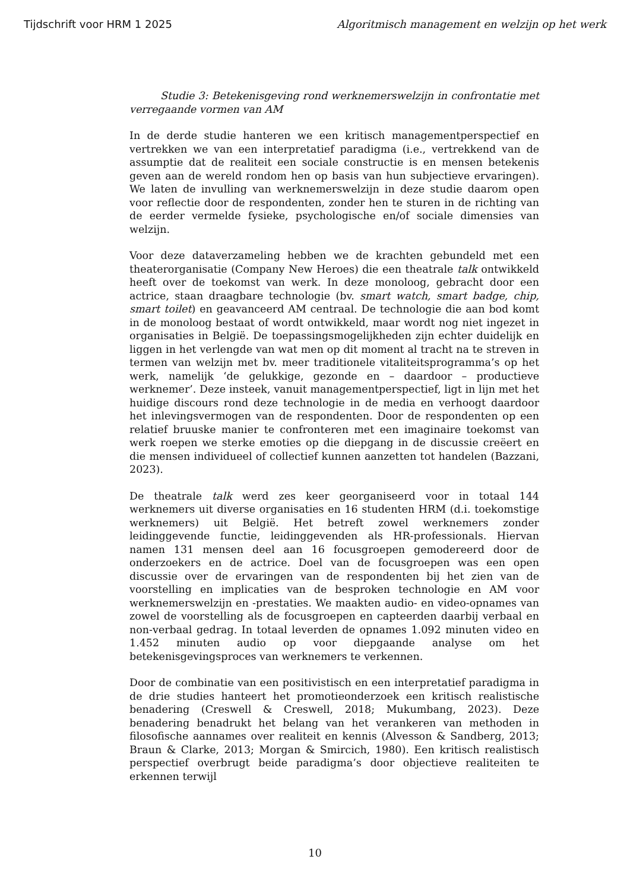Tijdschrift voor HRM 1 2025 Algoritmisch management en welzijn op het werk
Studie 3: Betekenisgeving rond werknemerswelzijn in confrontatie met verregaande vormen van AM
In de derde studie hanteren we een kritisch managementperspectief en vertrekken we van een interpretatief paradigma (i.e., vertrekkend van de assumptie dat de realiteit een sociale constructie is en mensen betekenis geven aan de wereld rondom hen op basis van hun subjectieve ervaringen). We laten de invulling van werknemerswelzijn in deze studie daarom open voor reflectie door de respondenten, zonder hen te sturen in de richting van de eerder vermelde fysieke, psychologische en/of sociale dimensies van welzijn.
Voor deze dataverzameling hebben we de krachten gebundeld met een theaterorganisatie (Company New Heroes) die een theatrale talk ontwikkeld heeft over de toekomst van werk. In deze monoloog, gebracht door een actrice, staan draagbare technologie (bv. smart watch, smart badge, chip, smart toilet) en geavanceerd AM centraal. De technologie die aan bod komt in de monoloog bestaat of wordt ontwikkeld, maar wordt nog niet ingezet in organisaties in België. De toepassingsmogelijkheden zijn echter duidelijk en liggen in het verlengde van wat men op dit moment al tracht na te streven in termen van welzijn met bv. meer traditionele vitaliteitsprogramma’s op het werk, namelijk ‘de gelukkige, gezonde en – daardoor – productieve werknemer’. Deze insteek, vanuit managementperspectief, ligt in lijn met het huidige discours rond deze technologie in de media en verhoogt daardoor het inlevingsvermogen van de respondenten. Door de respondenten op een relatief bruuske manier te confronteren met een imaginaire toekomst van werk roepen we sterke emoties op die diepgang in de discussie creëert en die mensen individueel of collectief kunnen aanzetten tot handelen (Bazzani, 2023).
De theatrale talk werd zes keer georganiseerd voor in totaal 144 werknemers uit diverse organisaties en 16 studenten HRM (d.i. toekomstige werknemers) uit België. Het betreft zowel werknemers zonder leidinggevende functie, leidinggevenden als HR-professionals. Hiervan namen 131 mensen deel aan 16 focusgroepen gemodereerd door de onderzoekers en de actrice. Doel van de focusgroepen was een open discussie over de ervaringen van de respondenten bij het zien van de voorstelling en implicaties van de besproken technologie en AM voor werknemerswelzijn en -prestaties. We maakten audio- en video-opnames van zowel de voorstelling als de focusgroepen en capteerden daarbij verbaal en non-verbaal gedrag. In totaal leverden de opnames 1.092 minuten video en 1.452 minuten audio op voor diepgaande analyse om het betekenisgevingsproces van werknemers te verkennen.
Door de combinatie van een positivistisch en een interpretatief paradigma in de drie studies hanteert het promotieonderzoek een kritisch realistische benadering (Creswell & Creswell, 2018; Mukumbang, 2023). Deze benadering benadrukt het belang van het verankeren van methoden in filosofische aannames over realiteit en kennis (Alvesson & Sandberg, 2013; Braun & Clarke, 2013; Morgan & Smircich, 1980). Een kritisch realistisch perspectief overbrugt beide paradigma’s door objectieve realiteiten te erkennen terwijl
10